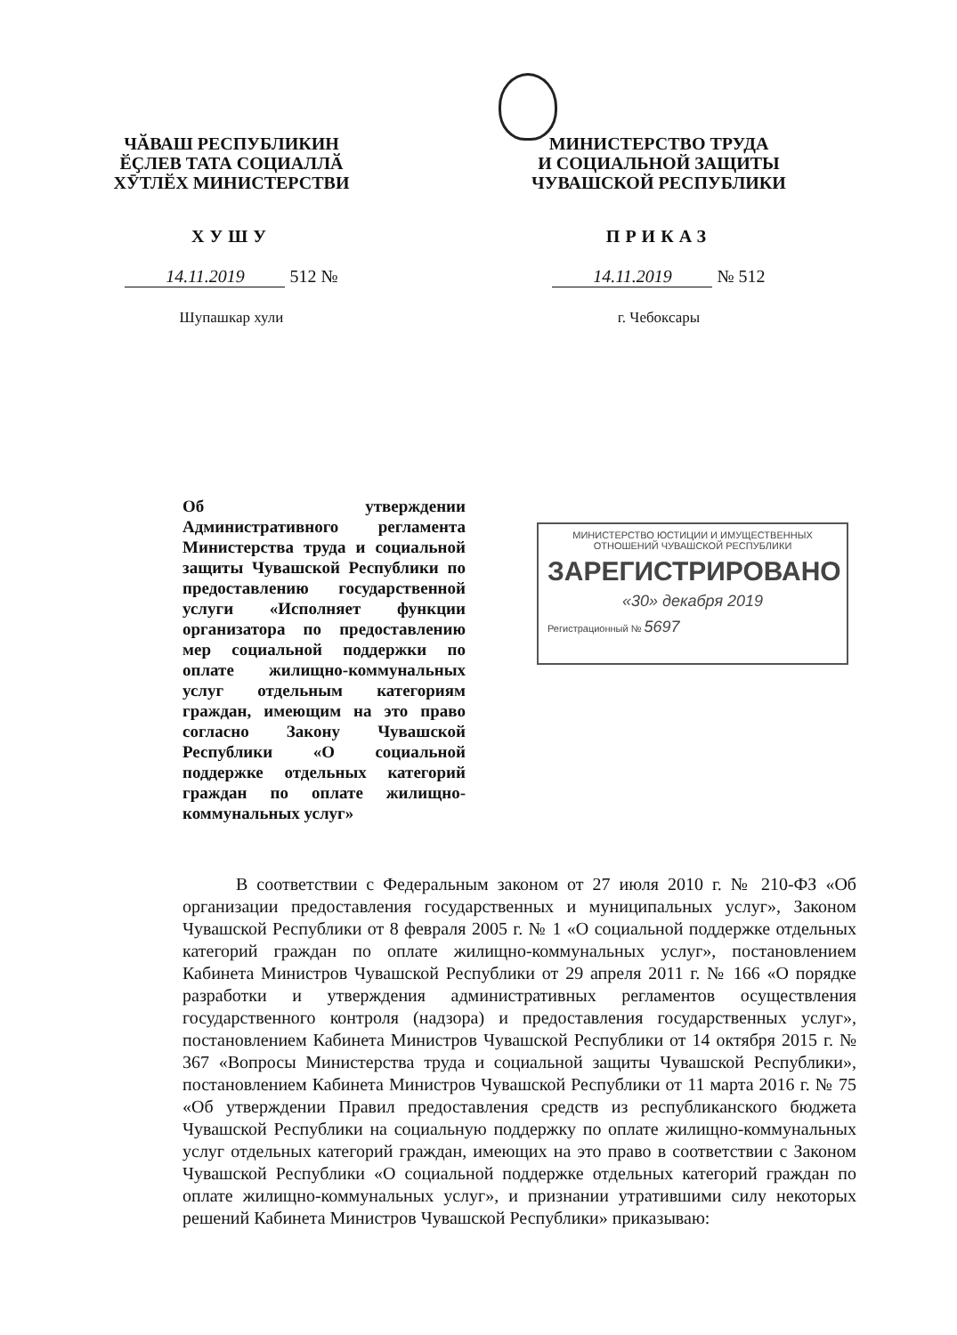ЧӐВАШ РЕСПУБЛИКИН
ӖҪЛЕВ ТАТА СОЦИАЛЛӐ
ХӮТЛӖХ МИНИСТЕРСТВИ
ХУШУ
14.11.2019 512 №
Шупашкар хули
МИНИСТЕРСТВО ТРУДА
И СОЦИАЛЬНОЙ ЗАЩИТЫ
ЧУВАШСКОЙ РЕСПУБЛИКИ
ПРИКАЗ
14.11.2019 № 512
г. Чебоксары
Об утверждении Административного регламента Министерства труда и социальной защиты Чувашской Республики по предоставлению государственной услуги «Исполняет функции организатора по предоставлению мер социальной поддержки по оплате жилищно-коммунальных услуг отдельным категориям граждан, имеющим на это право согласно Закону Чувашской Республики «О социальной поддержке отдельных категорий граждан по оплате жилищно-коммунальных услуг»
МИНИСТЕРСТВО ЮСТИЦИИ И ИМУЩЕСТВЕННЫХ
ОТНОШЕНИЙ ЧУВАШСКОЙ РЕСПУБЛИКИ
ЗАРЕГИСТРИРОВАНО
«30» декабря 2019
Регистрационный № 5697
В соответствии с Федеральным законом от 27 июля 2010 г. № 210-ФЗ «Об организации предоставления государственных и муниципальных услуг», Законом Чувашской Республики от 8 февраля 2005 г. № 1 «О социальной поддержке отдельных категорий граждан по оплате жилищно-коммунальных услуг», постановлением Кабинета Министров Чувашской Республики от 29 апреля 2011 г. № 166 «О порядке разработки и утверждения административных регламентов осуществления государственного контроля (надзора) и предоставления государственных услуг», постановлением Кабинета Министров Чувашской Республики от 14 октября 2015 г. № 367 «Вопросы Министерства труда и социальной защиты Чувашской Республики», постановлением Кабинета Министров Чувашской Республики от 11 марта 2016 г. № 75 «Об утверждении Правил предоставления средств из республиканского бюджета Чувашской Республики на социальную поддержку по оплате жилищно-коммунальных услуг отдельных категорий граждан, имеющих на это право в соответствии с Законом Чувашской Республики «О социальной поддержке отдельных категорий граждан по оплате жилищно-коммунальных услуг», и признании утратившими силу некоторых решений Кабинета Министров Чувашской Республики» приказываю: